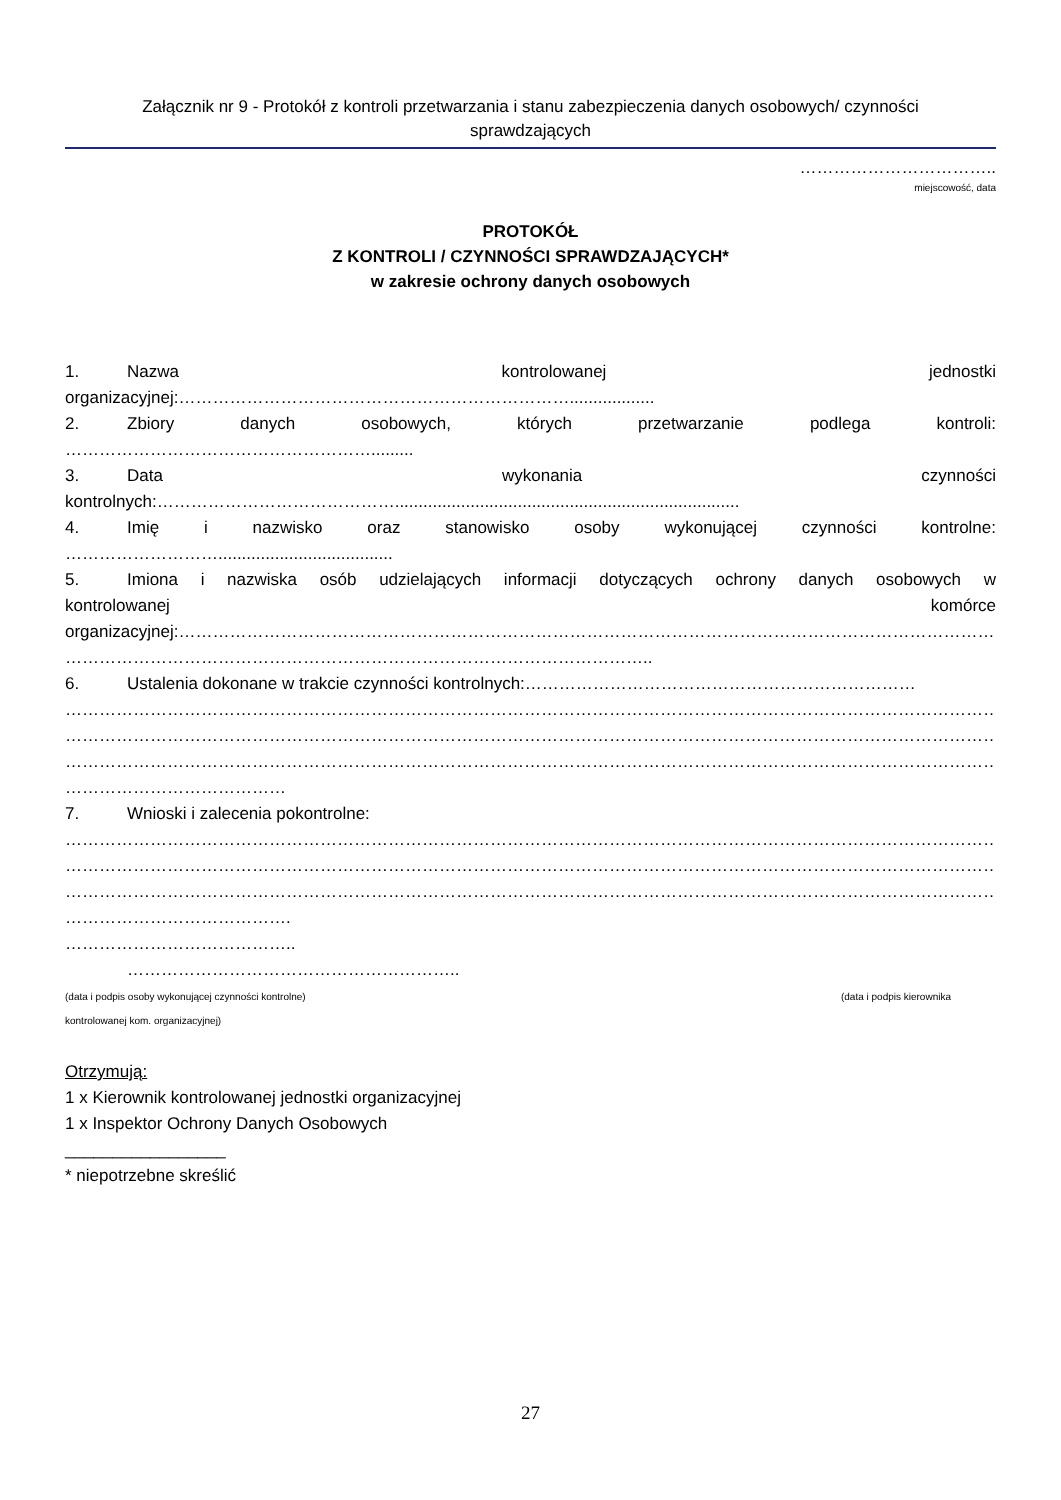Załącznik nr 9 - Protokół z kontroli przetwarzania i stanu zabezpieczenia danych osobowych/ czynności
sprawdzających
……………………………..
miejscowość, data
PROTOKÓŁ
Z KONTROLI / CZYNNOŚCI SPRAWDZAJĄCYCH*
w zakresie ochrony danych osobowych
1. Nazwa kontrolowanej jednostki
organizacyjnej:……………………………………………………………..................
2. Zbiory danych osobowych, których przetwarzanie podlega kontroli:
……………………………………………….........
3. Data wykonania czynności
kontrolnych:…………………………………….........................................................................
4. Imię i nazwisko oraz stanowisko osoby wykonującej czynności kontrolne:
……………………….....................................
5. Imiona i nazwiska osób udzielających informacji dotyczących ochrony danych osobowych w
kontrolowanej komórce
organizacyjnej:………………………………………………………………………………………………………………………………………
…………………………………………………………………………………………..
6. Ustalenia dokonane w trakcie czynności kontrolnych:……………………………………………………………
……………………………………………………………………………………………………………………………………………………………
……………………………………………………………………………………………………………………………………………………………
……………………………………………………………………………………………………………………………………………………………
…………………………………
7. Wnioski i zalecenia pokontrolne:
……………………………………………………………………………………………………………………………………………………………
……………………………………………………………………………………………………………………………………………………………
……………………………………………………………………………………………………………………………………………………………
………………………………….
…………………………………..
…………………………………………………..
(data i podpis osoby wykonującej czynności kontrolne) (data i podpis kierownika
kontrolowanej kom. organizacyjnej)
Otrzymują:
1 x Kierownik kontrolowanej jednostki organizacyjnej
1 x Inspektor Ochrony Danych Osobowych
_________________
* niepotrzebne skreślić
27